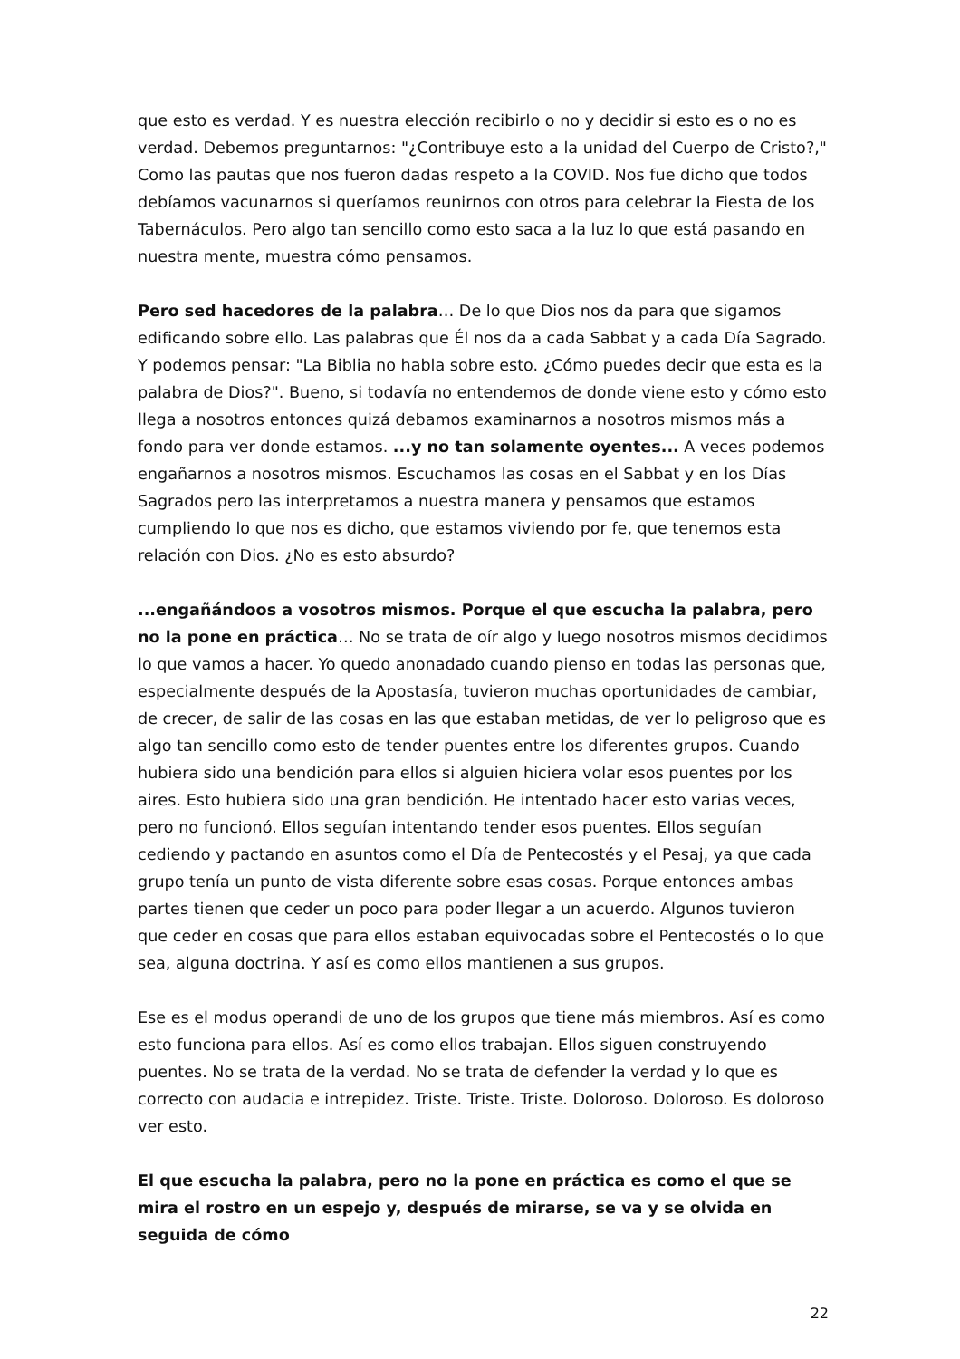que esto es verdad. Y es nuestra elección recibirlo o no y decidir si esto es o no es verdad. Debemos preguntarnos: "¿Contribuye esto a la unidad del Cuerpo de Cristo?," Como las pautas que nos fueron dadas respeto a la COVID. Nos fue dicho que todos debíamos vacunarnos si queríamos reunirnos con otros para celebrar la Fiesta de los Tabernáculos. Pero algo tan sencillo como esto saca a la luz lo que está pasando en nuestra mente, muestra cómo pensamos.
Pero sed hacedores de la palabra… De lo que Dios nos da para que sigamos edificando sobre ello. Las palabras que Él nos da a cada Sabbat y a cada Día Sagrado. Y podemos pensar: "La Biblia no habla sobre esto. ¿Cómo puedes decir que esta es la palabra de Dios?". Bueno, si todavía no entendemos de donde viene esto y cómo esto llega a nosotros entonces quizá debamos examinarnos a nosotros mismos más a fondo para ver donde estamos. ...y no tan solamente oyentes... A veces podemos engañarnos a nosotros mismos. Escuchamos las cosas en el Sabbat y en los Días Sagrados pero las interpretamos a nuestra manera y pensamos que estamos cumpliendo lo que nos es dicho, que estamos viviendo por fe, que tenemos esta relación con Dios. ¿No es esto absurdo?
...engañándoos a vosotros mismos. Porque el que escucha la palabra, pero no la pone en práctica… No se trata de oír algo y luego nosotros mismos decidimos lo que vamos a hacer. Yo quedo anonadado cuando pienso en todas las personas que, especialmente después de la Apostasía, tuvieron muchas oportunidades de cambiar, de crecer, de salir de las cosas en las que estaban metidas, de ver lo peligroso que es algo tan sencillo como esto de tender puentes entre los diferentes grupos. Cuando hubiera sido una bendición para ellos si alguien hiciera volar esos puentes por los aires. Esto hubiera sido una gran bendición. He intentado hacer esto varias veces, pero no funcionó. Ellos seguían intentando tender esos puentes. Ellos seguían cediendo y pactando en asuntos como el Día de Pentecostés y el Pesaj, ya que cada grupo tenía un punto de vista diferente sobre esas cosas. Porque entonces ambas partes tienen que ceder un poco para poder llegar a un acuerdo. Algunos tuvieron que ceder en cosas que para ellos estaban equivocadas sobre el Pentecostés o lo que sea, alguna doctrina. Y así es como ellos mantienen a sus grupos.
Ese es el modus operandi de uno de los grupos que tiene más miembros. Así es como esto funciona para ellos. Así es como ellos trabajan. Ellos siguen construyendo puentes. No se trata de la verdad. No se trata de defender la verdad y lo que es correcto con audacia e intrepidez. Triste. Triste. Triste. Doloroso. Doloroso. Es doloroso ver esto.
El que escucha la palabra, pero no la pone en práctica es como el que se mira el rostro en un espejo y, después de mirarse, se va y se olvida en seguida de cómo
22